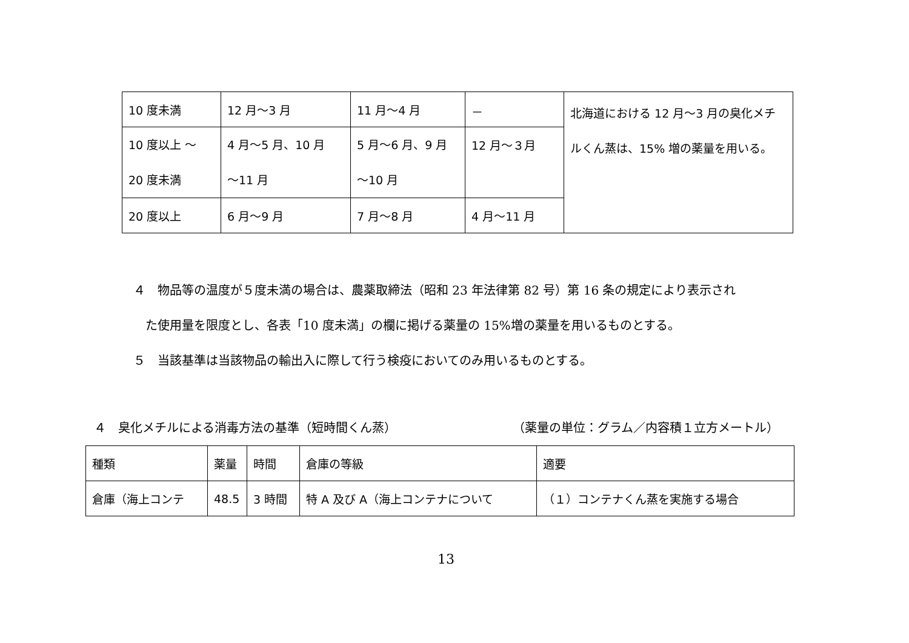| 10 度未満 | 12 月～3 月 | 11 月～4 月 | － | 北海道における 12 月～3 月の臭化メチルくん蒸は、15% 増の薬量を用いる。 |
| 10 度以上 ～ 20 度未満 | 4 月～5 月、10 月 ～11 月 | 5 月～6 月、9 月 ～10 月 | 12 月～３月 | |
| 20 度以上 | 6 月～9 月 | 7 月～8 月 | 4 月～11 月 | |
４　物品等の温度が５度未満の場合は、農薬取締法（昭和 23 年法律第 82 号）第 16 条の規定により表示され
　た使用量を限度とし、各表「10 度未満」の欄に掲げる薬量の 15%増の薬量を用いるものとする。
５　当該基準は当該物品の輸出入に際して行う検疫においてのみ用いるものとする。
４　臭化メチルによる消毒方法の基準（短時間くん蒸）
（薬量の単位：グラム／内容積１立方メートル）
| 種類 | 薬量 | 時間 | 倉庫の等級 | 適要 |
| 倉庫（海上コンテ | 48.5 | 3 時間 | 特 A 及び A（海上コンテナについて | （１）コンテナくん蒸を実施する場合 |
13